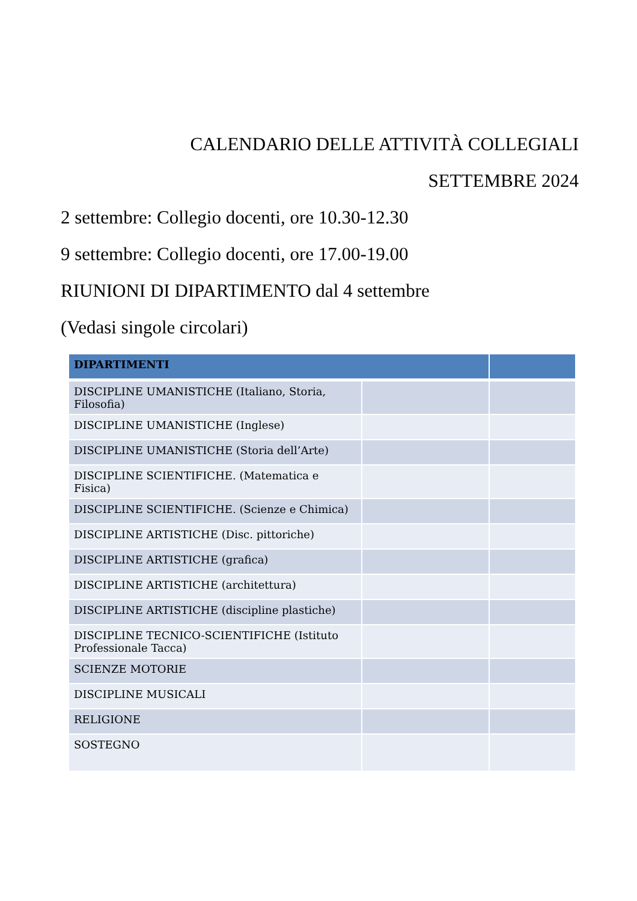CALENDARIO DELLE ATTIVITÀ COLLEGIALI
SETTEMBRE 2024
2 settembre: Collegio docenti, ore 10.30-12.30
9 settembre: Collegio docenti, ore 17.00-19.00
RIUNIONI DI DIPARTIMENTO dal 4 settembre
(Vedasi singole circolari)
| DIPARTIMENTI | | |
| --- | --- | --- |
| DISCIPLINE UMANISTICHE (Italiano, Storia, Filosofia) | | |
| DISCIPLINE UMANISTICHE (Inglese) | | |
| DISCIPLINE UMANISTICHE (Storia dell’Arte) | | |
| DISCIPLINE SCIENTIFICHE. (Matematica e Fisica) | | |
| DISCIPLINE SCIENTIFICHE. (Scienze e Chimica) | | |
| DISCIPLINE ARTISTICHE (Disc. pittoriche) | | |
| DISCIPLINE ARTISTICHE (grafica) | | |
| DISCIPLINE ARTISTICHE (architettura) | | |
| DISCIPLINE ARTISTICHE (discipline plastiche) | | |
| DISCIPLINE TECNICO-SCIENTIFICHE (Istituto Professionale Tacca) | | |
| SCIENZE MOTORIE | | |
| DISCIPLINE MUSICALI | | |
| RELIGIONE | | |
| SOSTEGNO | | |